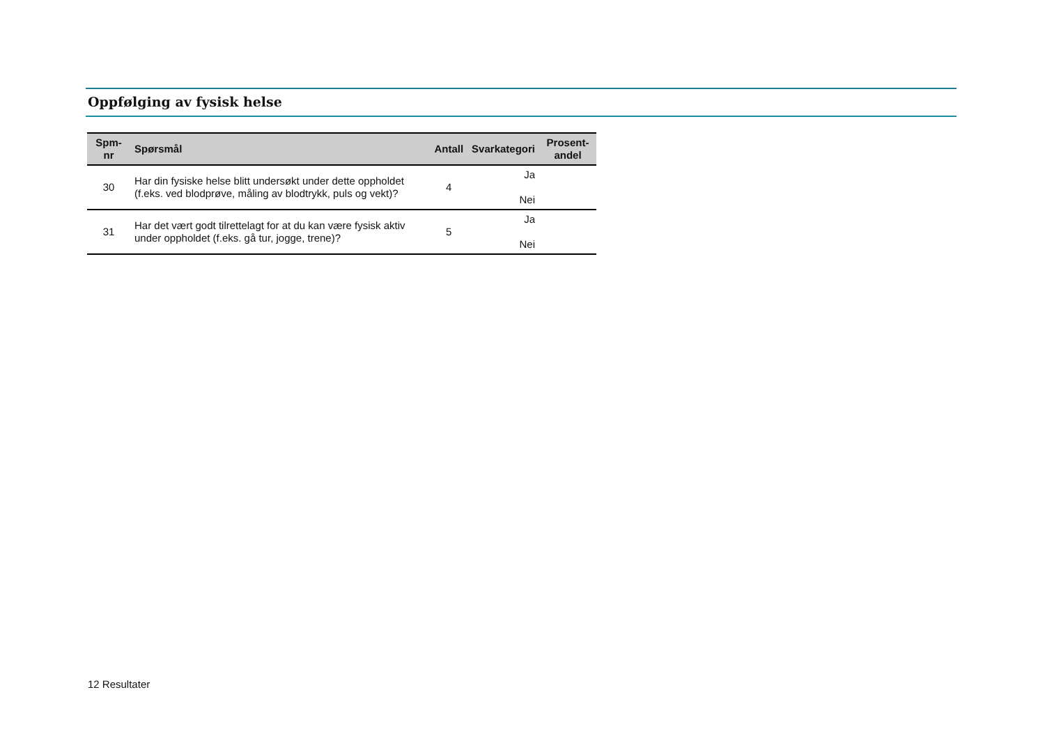Oppfølging av fysisk helse
| Spm- nr | Spørsmål | Antall | Svarkategori | Prosent- andel |
| --- | --- | --- | --- | --- |
| 30 | Har din fysiske helse blitt undersøkt under dette oppholdet (f.eks. ved blodprøve, måling av blodtrykk, puls og vekt)? | 4 | Ja Nei | |
| 31 | Har det vært godt tilrettelagt for at du kan være fysisk aktiv under oppholdet (f.eks. gå tur, jogge, trene)? | 5 | Ja Nei | |
12 Resultater